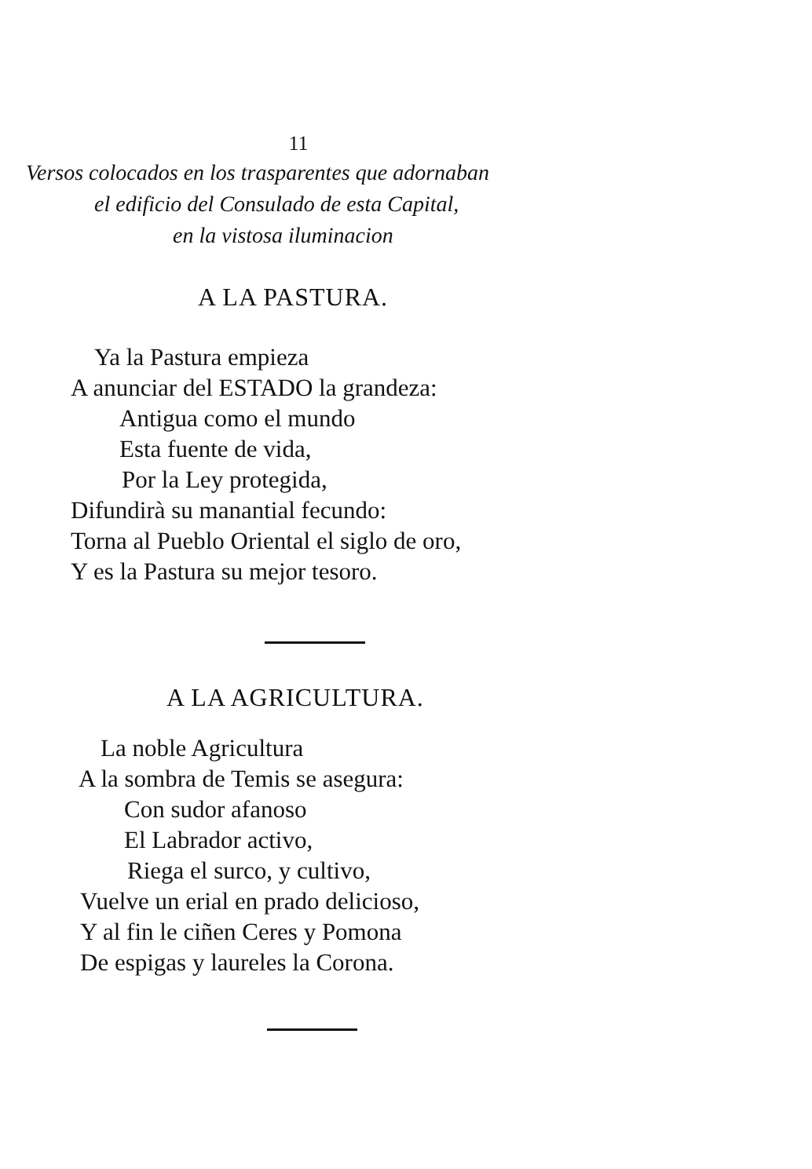11
Versos colocados en los trasparentes que adornaban
el edificio del Consulado de esta Capital,
en la vistosa iluminacion
A LA PASTURA.
Ya la Pastura empieza
A anunciar del ESTADO la grandeza:
Antigua como el mundo
Esta fuente de vida,
Por la Ley protegida,
Difundirà su manantial fecundo:
Torna al Pueblo Oriental el siglo de oro,
Y es la Pastura su mejor tesoro.
A LA AGRICULTURA.
La noble Agricultura
A la sombra de Temis se asegura:
Con sudor afanoso
El Labrador activo,
Riega el surco, y cultivo,
Vuelve un erial en prado delicioso,
Y al fin le ciñen Ceres y Pomona
De espigas y laureles la Corona.